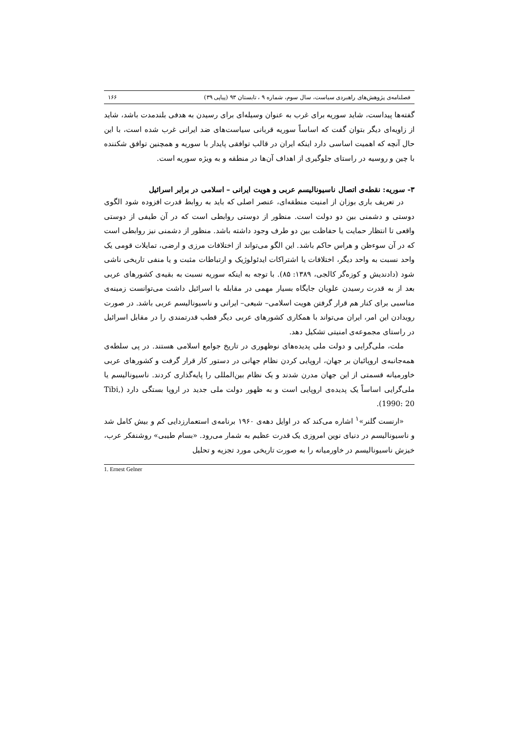فصلنامه‌ی پژوهش‌های راهبردی سیاست، سال سوم، شماره ۹ ، تابستان ۹۳ (پیاپی ۳۹) ۱۶۶
گفته‌ها پیداست، شاید سوریه برای غرب به عنوان وسیله‌ای برای رسیدن به هدفی بلندمدت باشد، شاید از زاویه‌ای دیگر بتوان گفت که اساساً سوریه قربانی سیاست‌های ضد ایرانی غرب شده است، با این حال آنچه که اهمیت اساسی دارد اینکه ایران در قالب توافقی پایدار با سوریه و همچنین توافق شکننده با چین و روسیه در راستای جلوگیری از اهداف آن‌ها در منطقه و به ویژه سوریه است.
۳- سوریه: نقطه‌ی اتصال ناسیونالیسم عربی و هویت ایرانی – اسلامی در برابر اسرائیل
در تعریف باری بوزان از امنیت منطقه‌ای، عنصر اصلی که باید به روابط قدرت افزوده شود الگوی دوستی و دشمنی بین دو دولت است. منظور از دوستی روابطی است که در آن طیفی از دوستی واقعی تا انتظار حمایت یا حفاظت بین دو طرف وجود داشته باشد. منظور از دشمنی نیز روابطی است که در آن سوءظن و هراس حاکم باشد. این الگو می‌تواند از اختلافات مرزی و ارضی، تمایلات قومی یک واحد نسبت به واحد دیگر، اختلافات یا اشتراکات ایدئولوژیک و ارتباطات مثبت و یا منفی تاریخی ناشی شود (دادندیش و کوزه‌گر کالجی، ۱۳۸۹: ۸۵). با توجه به اینکه سوریه نسبت به بقیه‌ی کشورهای عربی بعد از به قدرت رسیدن علویان جایگاه بسیار مهمی در مقابله با اسرائیل داشت می‌توانست زمینه‌ی مناسبی برای کنار هم قرار گرفتن هویت اسلامی– شیعی– ایرانی و ناسیونالیسم عربی باشد. در صورت رویدادن این امر، ایران می‌تواند با همکاری کشورهای عربی دیگر قطب قدرتمندی را در مقابل اسرائیل در راستای مجموعه‌ی امنیتی تشکیل دهد.
ملت، ملی‌گرایی و دولت ملی پدیده‌های نوظهوری در تاریخ جوامع اسلامی هستند. در پی سلطه‌ی همه‌جانبه‌ی اروپائیان بر جهان، اروپایی کردن نظام جهانی در دستور کار قرار گرفت و کشورهای عربی خاورمیانه قسمتی از این جهان مدرن شدند و یک نظام بین‌المللی را پایه‌گذاری کردند. ناسیونالیسم یا ملی‌گرایی اساساً یک پدیده‌ی اروپایی است و به ظهور دولت ملی جدید در اروپا بستگی دارد (Tibi, 1990: 20).
«ارنست گلنر»<sup>۱</sup> اشاره می‌کند که در اوایل دهه‌ی ۱۹۶۰ برنامه‌ی استعمارزدایی کم و بیش کامل شد و ناسیونالیسم در دنیای نوین امروزی یک قدرت عظیم به شمار می‌رود. «بسام طیبی» روشنفکر عرب، خیزش ناسیونالیسم در خاورمیانه را به صورت تاریخی مورد تجزیه و تحلیل
1. Ernest Gelner